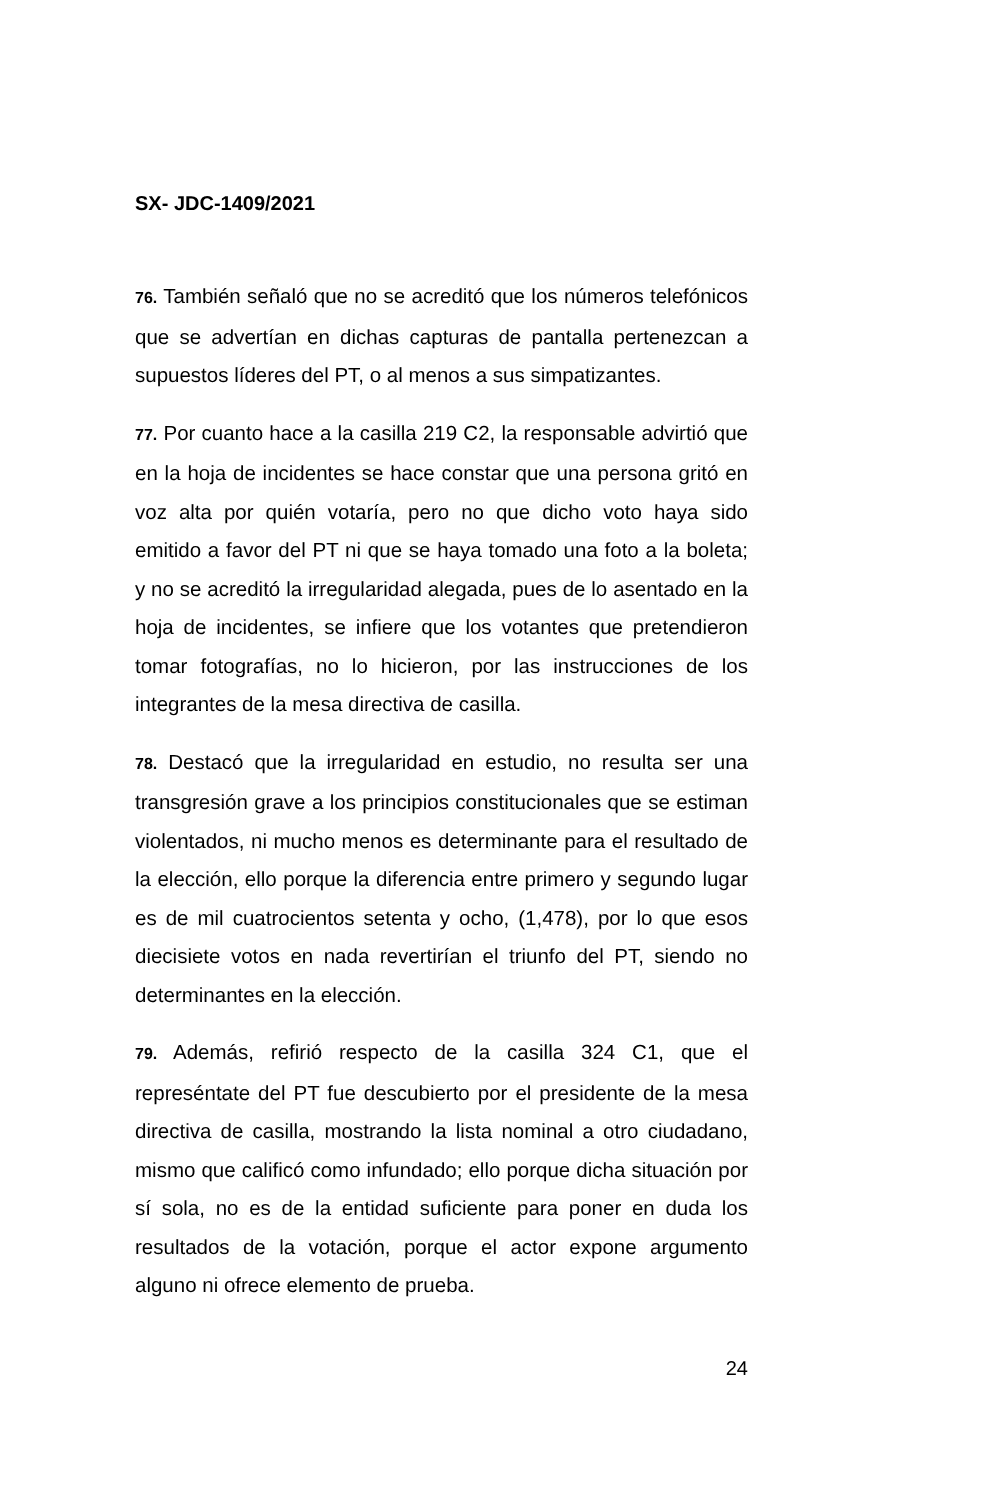SX- JDC-1409/2021
76. También señaló que no se acreditó que los números telefónicos que se advertían en dichas capturas de pantalla pertenezcan a supuestos líderes del PT, o al menos a sus simpatizantes.
77. Por cuanto hace a la casilla 219 C2, la responsable advirtió que en la hoja de incidentes se hace constar que una persona gritó en voz alta por quién votaría, pero no que dicho voto haya sido emitido a favor del PT ni que se haya tomado una foto a la boleta; y no se acreditó la irregularidad alegada, pues de lo asentado en la hoja de incidentes, se infiere que los votantes que pretendieron tomar fotografías, no lo hicieron, por las instrucciones de los integrantes de la mesa directiva de casilla.
78. Destacó que la irregularidad en estudio, no resulta ser una transgresión grave a los principios constitucionales que se estiman violentados, ni mucho menos es determinante para el resultado de la elección, ello porque la diferencia entre primero y segundo lugar es de mil cuatrocientos setenta y ocho, (1,478), por lo que esos diecisiete votos en nada revertirían el triunfo del PT, siendo no determinantes en la elección.
79. Además, refirió respecto de la casilla 324 C1, que el represéntate del PT fue descubierto por el presidente de la mesa directiva de casilla, mostrando la lista nominal a otro ciudadano, mismo que calificó como infundado; ello porque dicha situación por sí sola, no es de la entidad suficiente para poner en duda los resultados de la votación, porque el actor expone argumento alguno ni ofrece elemento de prueba.
24